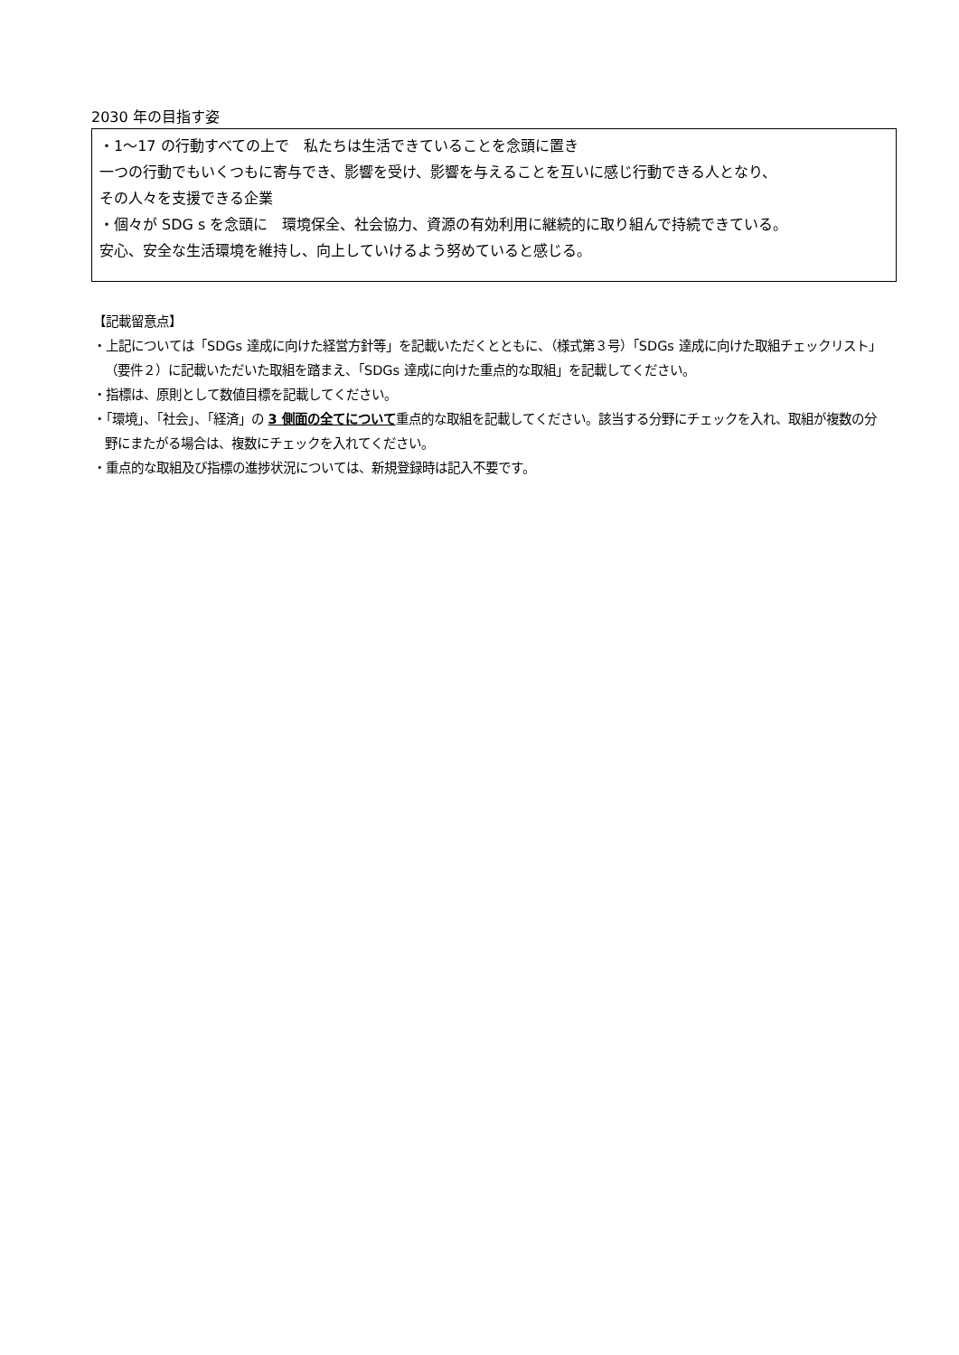2030 年の目指す姿
・1～17 の行動すべての上で　私たちは生活できていることを念頭に置き
一つの行動でもいくつもに寄与でき、影響を受け、影響を与えることを互いに感じ行動できる人となり、
その人々を支援できる企業
・個々が SDG s を念頭に　環境保全、社会協力、資源の有効利用に継続的に取り組んで持続できている。
安心、安全な生活環境を維持し、向上していけるよう努めていると感じる。
【記載留意点】
・上記については「SDGs 達成に向けた経営方針等」を記載いただくとともに、（様式第３号）「SDGs 達成に向けた取組チェックリスト」（要件２）に記載いただいた取組を踏まえ、「SDGs 達成に向けた重点的な取組」を記載してください。
・指標は、原則として数値目標を記載してください。
・「環境」、「社会」、「経済」の 3 側面の全てについて重点的な取組を記載してください。該当する分野にチェックを入れ、取組が複数の分野にまたがる場合は、複数にチェックを入れてください。
・重点的な取組及び指標の進捗状況については、新規登録時は記入不要です。